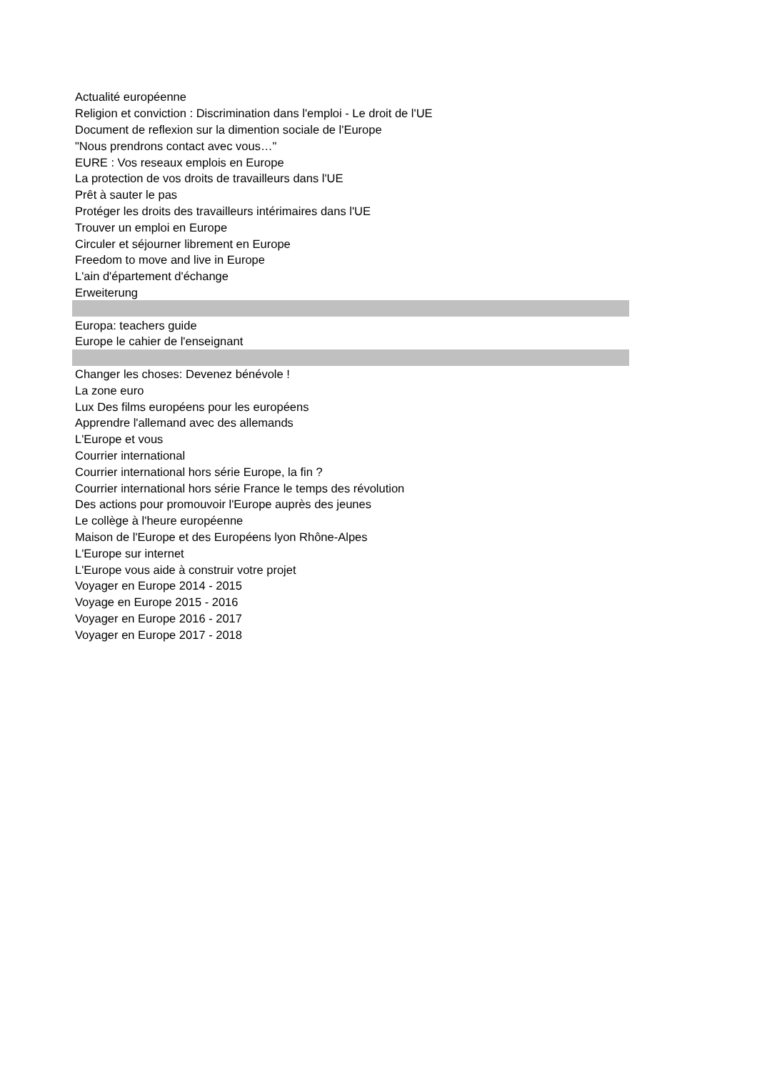| Actualité européenne |
| Religion et conviction : Discrimination dans l'emploi - Le droit de l'UE |
| Document de reflexion sur la dimention sociale de l'Europe |
| "Nous prendrons contact avec vous…" |
| EURE : Vos reseaux emplois en Europe |
| La protection de vos droits de travailleurs dans l'UE |
| Prêt à sauter le pas |
| Protéger les droits des travailleurs intérimaires dans l'UE |
| Trouver un emploi en Europe |
| Circuler et séjourner librement en Europe |
| Freedom to move and live in Europe |
| L'ain d'épartement d'échange |
| Erweiterung |
| Europa: teachers guide |
| Europe le cahier de l'enseignant |
| Changer les choses: Devenez bénévole ! |
| La zone euro |
| Lux Des films européens pour les européens |
| Apprendre l'allemand avec des allemands |
| L'Europe et vous |
| Courrier international |
| Courrier international hors série Europe, la fin ? |
| Courrier international hors série France le temps des révolution |
| Des actions pour promouvoir l'Europe auprès des jeunes |
| Le collège à l'heure européenne |
| Maison de l'Europe et des Européens lyon Rhône-Alpes |
| L'Europe sur internet |
| L'Europe vous aide à construir votre projet |
| Voyager en Europe 2014 - 2015 |
| Voyage en Europe 2015 - 2016 |
| Voyager en Europe 2016 - 2017 |
| Voyager en Europe 2017 - 2018 |